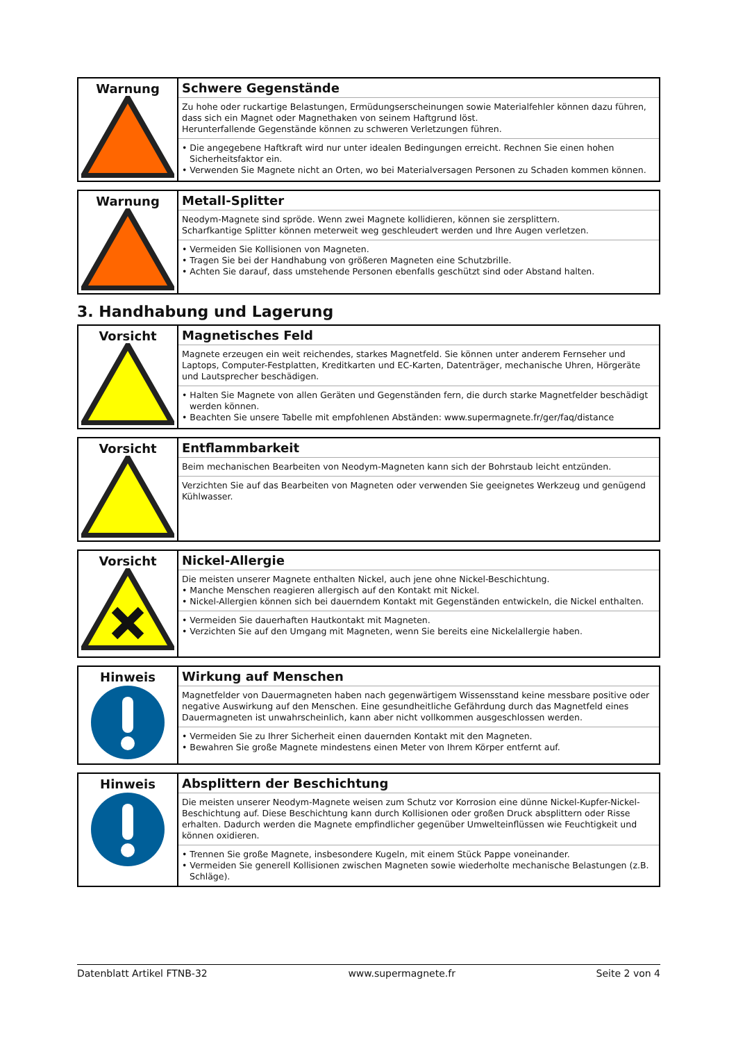| Warnung | Schwere Gegenstände Zu hohe oder ruckartige Belastungen, Ermüdungserscheinungen sowie Materialfehler können dazu führen, dass sich ein Magnet oder Magnethaken von seinem Haftgrund löst. Herunterfallende Gegenstände können zu schweren Verletzungen führen. • Die angegebene Haftkraft wird nur unter idealen Bedingungen erreicht. Rechnen Sie einen hohen Sicherheitsfaktor ein. • Verwenden Sie Magnete nicht an Orten, wo bei Materialversagen Personen zu Schaden kommen können. |
| Warnung | Metall-Splitter Neodym-Magnete sind spröde. Wenn zwei Magnete kollidieren, können sie zersplittern. Scharfkantige Splitter können meterweit weg geschleudert werden und Ihre Augen verletzen. • Vermeiden Sie Kollisionen von Magneten. • Tragen Sie bei der Handhabung von größeren Magneten eine Schutzbrille. • Achten Sie darauf, dass umstehende Personen ebenfalls geschützt sind oder Abstand halten. |
3. Handhabung und Lagerung
| Vorsicht | Magnetisches Feld Magnete erzeugen ein weit reichendes, starkes Magnetfeld. Sie können unter anderem Fernseher und Laptops, Computer-Festplatten, Kreditkarten und EC-Karten, Datenträger, mechanische Uhren, Hörgeräte und Lautsprecher beschädigen. • Halten Sie Magnete von allen Geräten und Gegenständen fern, die durch starke Magnetfelder beschädigt werden können. • Beachten Sie unsere Tabelle mit empfohlenen Abständen: www.supermagnete.fr/ger/faq/distance |
| Vorsicht | Entflammbarkeit Beim mechanischen Bearbeiten von Neodym-Magneten kann sich der Bohrstaub leicht entzünden. Verzichten Sie auf das Bearbeiten von Magneten oder verwenden Sie geeignetes Werkzeug und genügend Kühlwasser. |
| Vorsicht | Nickel-Allergie Die meisten unserer Magnete enthalten Nickel, auch jene ohne Nickel-Beschichtung. • Manche Menschen reagieren allergisch auf den Kontakt mit Nickel. • Nickel-Allergien können sich bei dauerndem Kontakt mit Gegenständen entwickeln, die Nickel enthalten. • Vermeiden Sie dauerhaften Hautkontakt mit Magneten. • Verzichten Sie auf den Umgang mit Magneten, wenn Sie bereits eine Nickelallergie haben. |
| Hinweis | Wirkung auf Menschen Magnetfelder von Dauermagneten haben nach gegenwärtigem Wissensstand keine messbare positive oder negative Auswirkung auf den Menschen. Eine gesundheitliche Gefährdung durch das Magnetfeld eines Dauermagneten ist unwahrscheinlich, kann aber nicht vollkommen ausgeschlossen werden. • Vermeiden Sie zu Ihrer Sicherheit einen dauernden Kontakt mit den Magneten. • Bewahren Sie große Magnete mindestens einen Meter von Ihrem Körper entfernt auf. |
| Hinweis | Absplittern der Beschichtung Die meisten unserer Neodym-Magnete weisen zum Schutz vor Korrosion eine dünne Nickel-Kupfer-Nickel-Beschichtung auf. Diese Beschichtung kann durch Kollisionen oder großen Druck absplittern oder Risse erhalten. Dadurch werden die Magnete empfindlicher gegenüber Umwelteinflüssen wie Feuchtigkeit und können oxidieren. • Trennen Sie große Magnete, insbesondere Kugeln, mit einem Stück Pappe voneinander. • Vermeiden Sie generell Kollisionen zwischen Magneten sowie wiederholte mechanische Belastungen (z.B. Schläge). |
Datenblatt Artikel FTNB-32 www.supermagnete.fr Seite 2 von 4